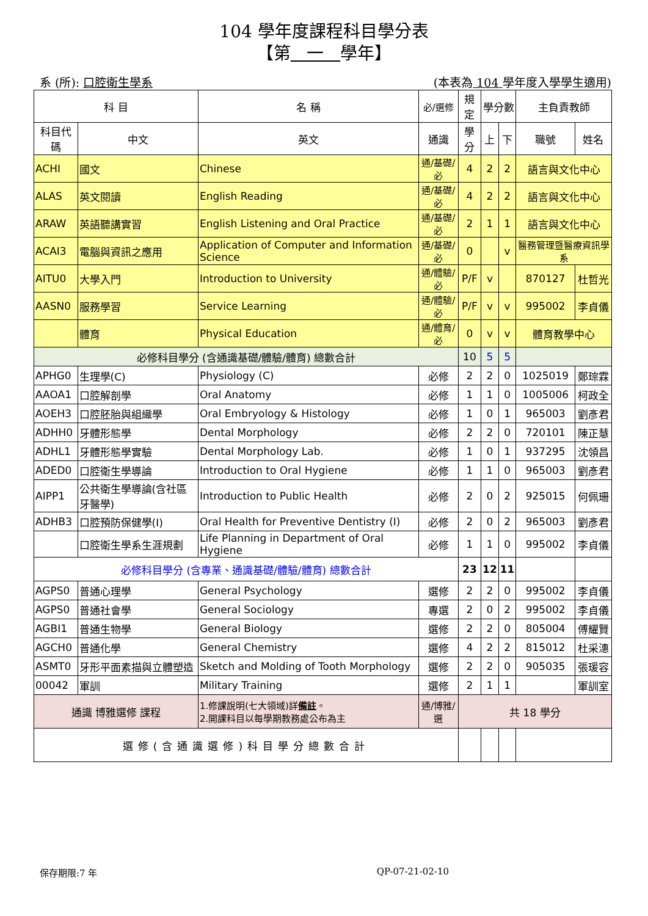104 學年度課程科目學分表
【第 一 學年】
系 (所): 口腔衛生學系 (本表為 104 學年度入學學生適用)
| 科 目 | | 名 稱 | 必/選修 | 規定 | 學分數 | | 主負責教師 | |
| --- | --- | --- | --- | --- | --- | --- | --- | --- |
| 科目代碼 | 中文 | 英文 | 通識 | 學分 | 上 | 下 | 職號 | 姓名 |
| ACHI | 國文 | Chinese | 通/基礎/必 | 4 | 2 | 2 | 語言與文化中心 | |
| ALAS | 英文閱讀 | English Reading | 通/基礎/必 | 4 | 2 | 2 | 語言與文化中心 | |
| ARAW | 英語聽講實習 | English Listening and Oral Practice | 通/基礎/必 | 2 | 1 | 1 | 語言與文化中心 | |
| ACAI3 | 電腦與資訊之應用 | Application of Computer and Information Science | 通/基礎/必 | 0 | | v | 醫務管理暨醫療資訊學系 | |
| AITU0 | 大學入門 | Introduction to University | 通/體驗/必 | P/F | v | | 870127 | 杜哲光 |
| AASN0 | 服務學習 | Service Learning | 通/體驗/必 | P/F | v | v | 995002 | 李貞儀 |
| | 體育 | Physical Education | 通/體育/必 | 0 | v | v | 體育教學中心 | |
| 必修科目學分 (含通識基礎/體驗/體育) 總數合計 | | | | 10 | 5 | 5 | | |
| APHG0 | 生理學(C) | Physiology (C) | 必修 | 2 | 2 | 0 | 1025019 | 鄭琮霖 |
| AAOA1 | 口腔解剖學 | Oral Anatomy | 必修 | 1 | 1 | 0 | 1005006 | 柯政全 |
| AOEH3 | 口腔胚胎與組織學 | Oral Embryology & Histology | 必修 | 1 | 0 | 1 | 965003 | 劉彥君 |
| ADHH0 | 牙體形態學 | Dental Morphology | 必修 | 2 | 2 | 0 | 720101 | 陳正慧 |
| ADHL1 | 牙體形態學實驗 | Dental Morphology Lab. | 必修 | 1 | 0 | 1 | 937295 | 沈領昌 |
| ADED0 | 口腔衛生學導論 | Introduction to Oral Hygiene | 必修 | 1 | 1 | 0 | 965003 | 劉彥君 |
| AIPP1 | 公共衛生學導論(含社區牙醫學) | Introduction to Public Health | 必修 | 2 | 0 | 2 | 925015 | 何佩珊 |
| ADHB3 | 口腔預防保健學(I) | Oral Health for Preventive Dentistry (I) | 必修 | 2 | 0 | 2 | 965003 | 劉彥君 |
| | 口腔衛生學系生涯規劃 | Life Planning in Department of Oral Hygiene | 必修 | 1 | 1 | 0 | 995002 | 李貞儀 |
| 必修科目學分 (含專業、通識基礎/體驗/體育) 總數合計 | | | | 23 | 12 | 11 | | |
| AGPS0 | 普通心理學 | General Psychology | 選修 | 2 | 2 | 0 | 995002 | 李貞儀 |
| AGPS0 | 普通社會學 | General Sociology | 專選 | 2 | 0 | 2 | 995002 | 李貞儀 |
| AGBI1 | 普通生物學 | General Biology | 選修 | 2 | 2 | 0 | 805004 | 傅耀賢 |
| AGCH0 | 普通化學 | General Chemistry | 選修 | 4 | 2 | 2 | 815012 | 杜采潓 |
| ASMT0 | 牙形平面素描與立體塑造 | Sketch and Molding of Tooth Morphology | 選修 | 2 | 2 | 0 | 905035 | 張瑗容 |
| 00042 | 軍訓 | Military Training | 選修 | 2 | 1 | 1 | | 軍訓室 |
| 通識 博雅選修 課程 | | 1.修課說明(七大領域)詳 備註 。 2.開課科目以每學期教務處公布為主 | 通/博雅/選 | 共 18 學分 | | | | |
| 選修(含通識選修)科目學分總數合計 | | | | | | | | |
保存期限:7 年 QP-07-21-02-10